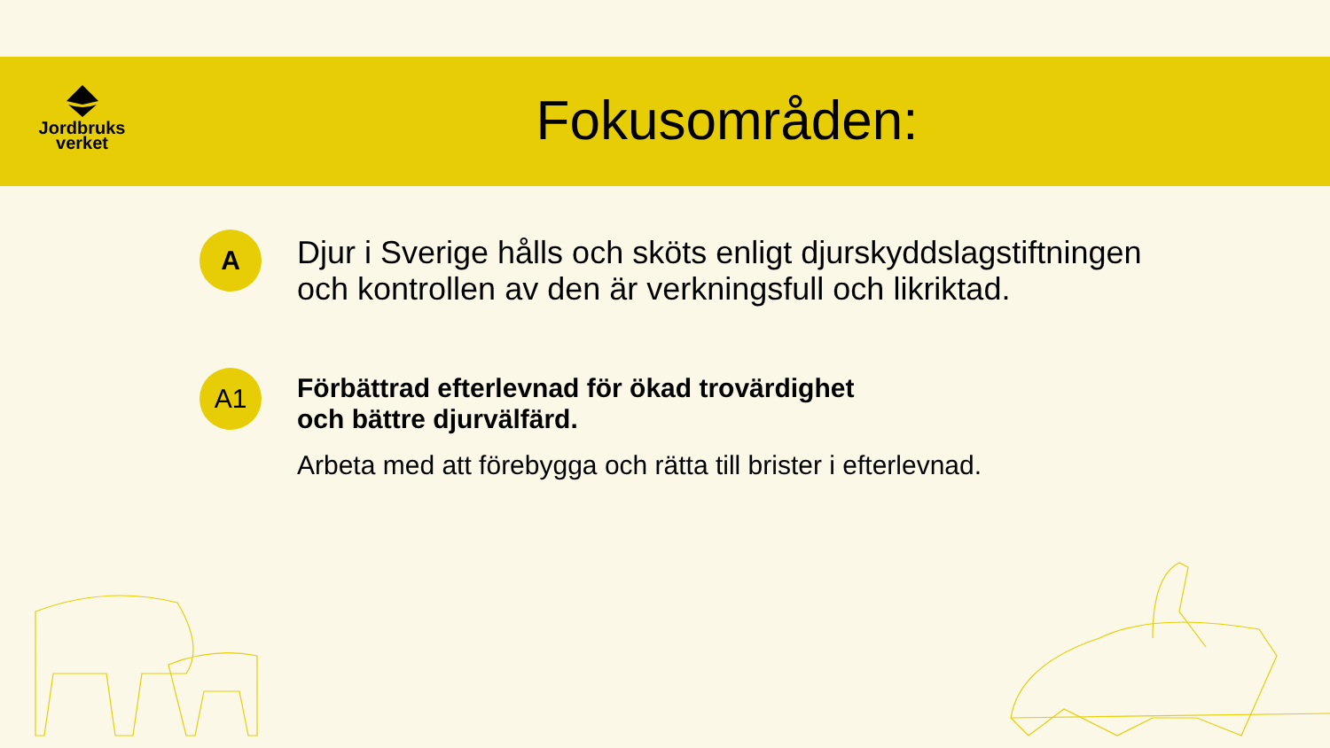Jordbruks
verket
Fokusområden:
A
Djur i Sverige hålls och sköts enligt djurskyddslagstiftningen
och kontrollen av den är verkningsfull och likriktad.
A1
Förbättrad efterlevnad för ökad trovärdighet
och bättre djurvälfärd.
Arbeta med att förebygga och rätta till brister i efterlevnad.